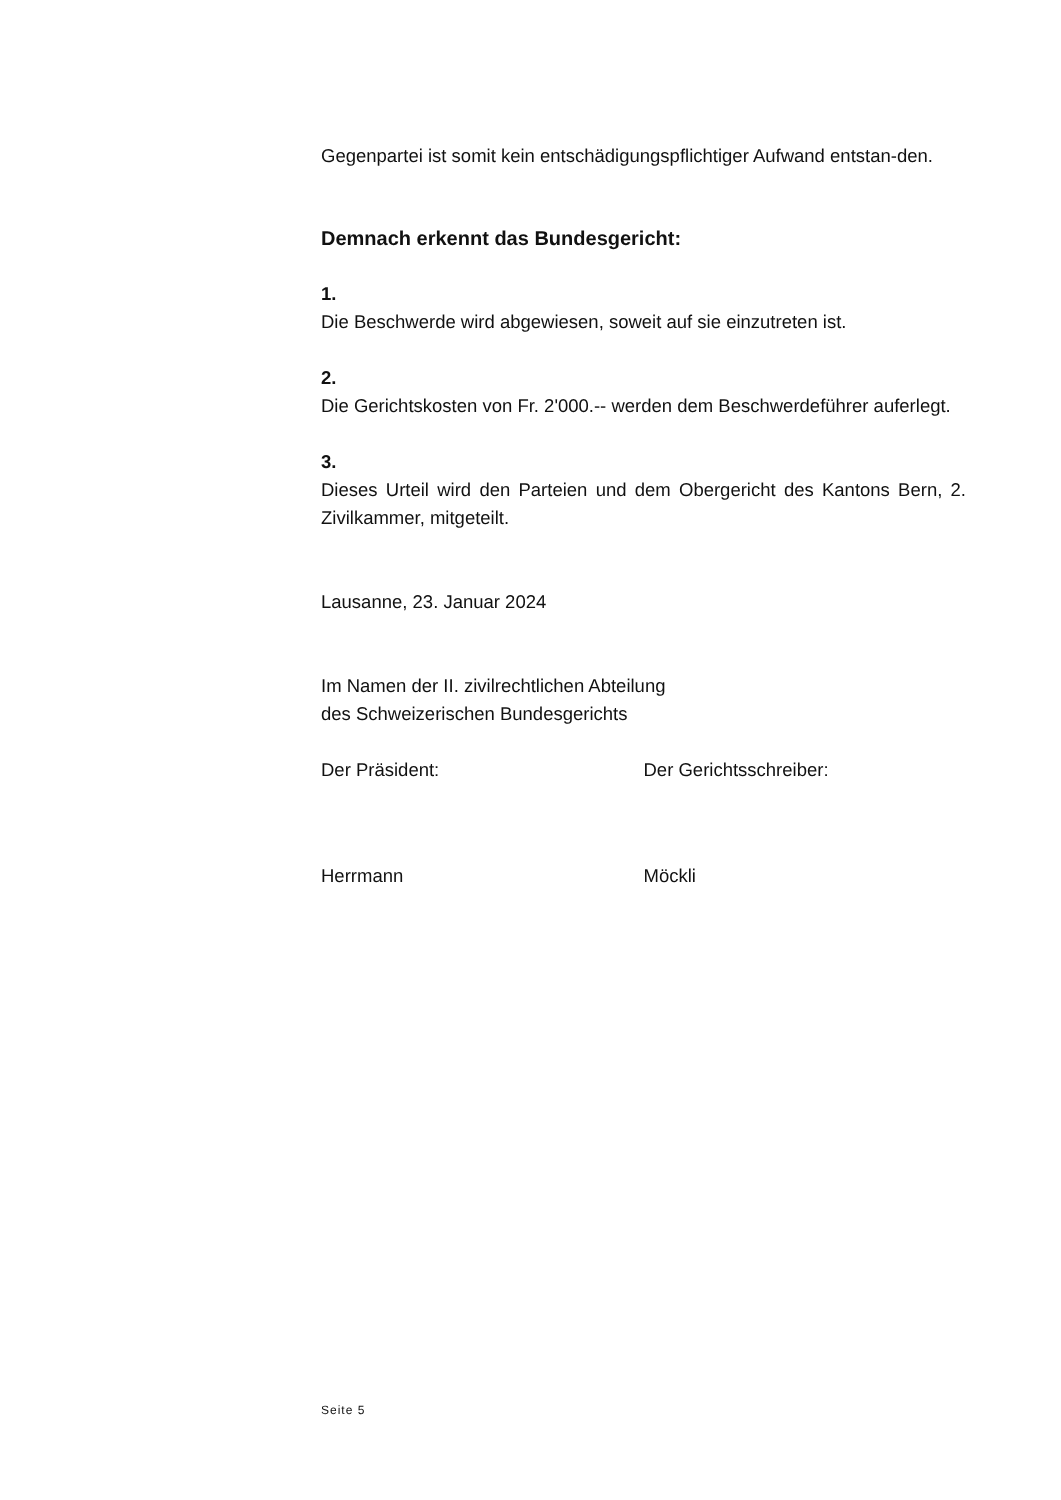Gegenpartei ist somit kein entschädigungspflichtiger Aufwand entstan-den.
Demnach erkennt das Bundesgericht:
1.
Die Beschwerde wird abgewiesen, soweit auf sie einzutreten ist.
2.
Die Gerichtskosten von Fr. 2'000.-- werden dem Beschwerdeführer auferlegt.
3.
Dieses Urteil wird den Parteien und dem Obergericht des Kantons Bern, 2. Zivilkammer, mitgeteilt.
Lausanne, 23. Januar 2024
Im Namen der II. zivilrechtlichen Abteilung
des Schweizerischen Bundesgerichts
Der Präsident: Der Gerichtsschreiber:
Herrmann Möckli
Seite 5